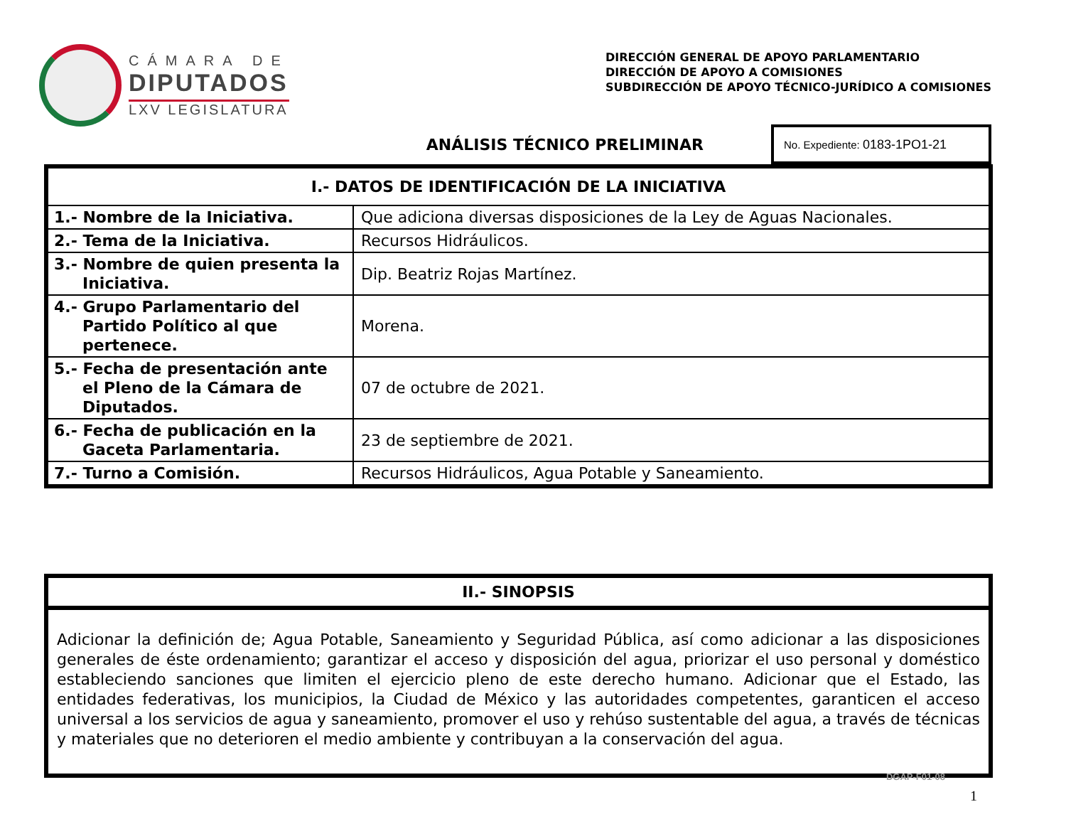CÁMARA DE
DIPUTADOS
LXV LEGISLATURA
DIRECCIÓN GENERAL DE APOYO PARLAMENTARIO
DIRECCIÓN DE APOYO A COMISIONES
SUBDIRECCIÓN DE APOYO TÉCNICO-JURÍDICO A COMISIONES
ANÁLISIS TÉCNICO PRELIMINAR
No. Expediente: 0183-1PO1-21
| I.- DATOS DE IDENTIFICACIÓN DE LA INICIATIVA | |
| --- | --- |
| 1.- Nombre de la Iniciativa. | Que adiciona diversas disposiciones de la Ley de Aguas Nacionales. |
| 2.- Tema de la Iniciativa. | Recursos Hidráulicos. |
| 3.- Nombre de quien presenta la Iniciativa. | Dip. Beatriz Rojas Martínez. |
| 4.- Grupo Parlamentario del Partido Político al que pertenece. | Morena. |
| 5.- Fecha de presentación ante el Pleno de la Cámara de Diputados. | 07 de octubre de 2021. |
| 6.- Fecha de publicación en la Gaceta Parlamentaria. | 23 de septiembre de 2021. |
| 7.- Turno a Comisión. | Recursos Hidráulicos, Agua Potable y Saneamiento. |
| II.- SINOPSIS |
| --- |
| Adicionar la definición de; Agua Potable, Saneamiento y Seguridad Pública, así como adicionar a las disposiciones generales de éste ordenamiento; garantizar el acceso y disposición del agua, priorizar el uso personal y doméstico estableciendo sanciones que limiten el ejercicio pleno de este derecho humano. Adicionar que el Estado, las entidades federativas, los municipios, la Ciudad de México y las autoridades competentes, garanticen el acceso universal a los servicios de agua y saneamiento, promover el uso y rehúso sustentable del agua, a través de técnicas y materiales que no deterioren el medio ambiente y contribuyan a la conservación del agua. |
DGAP-F01-08
1